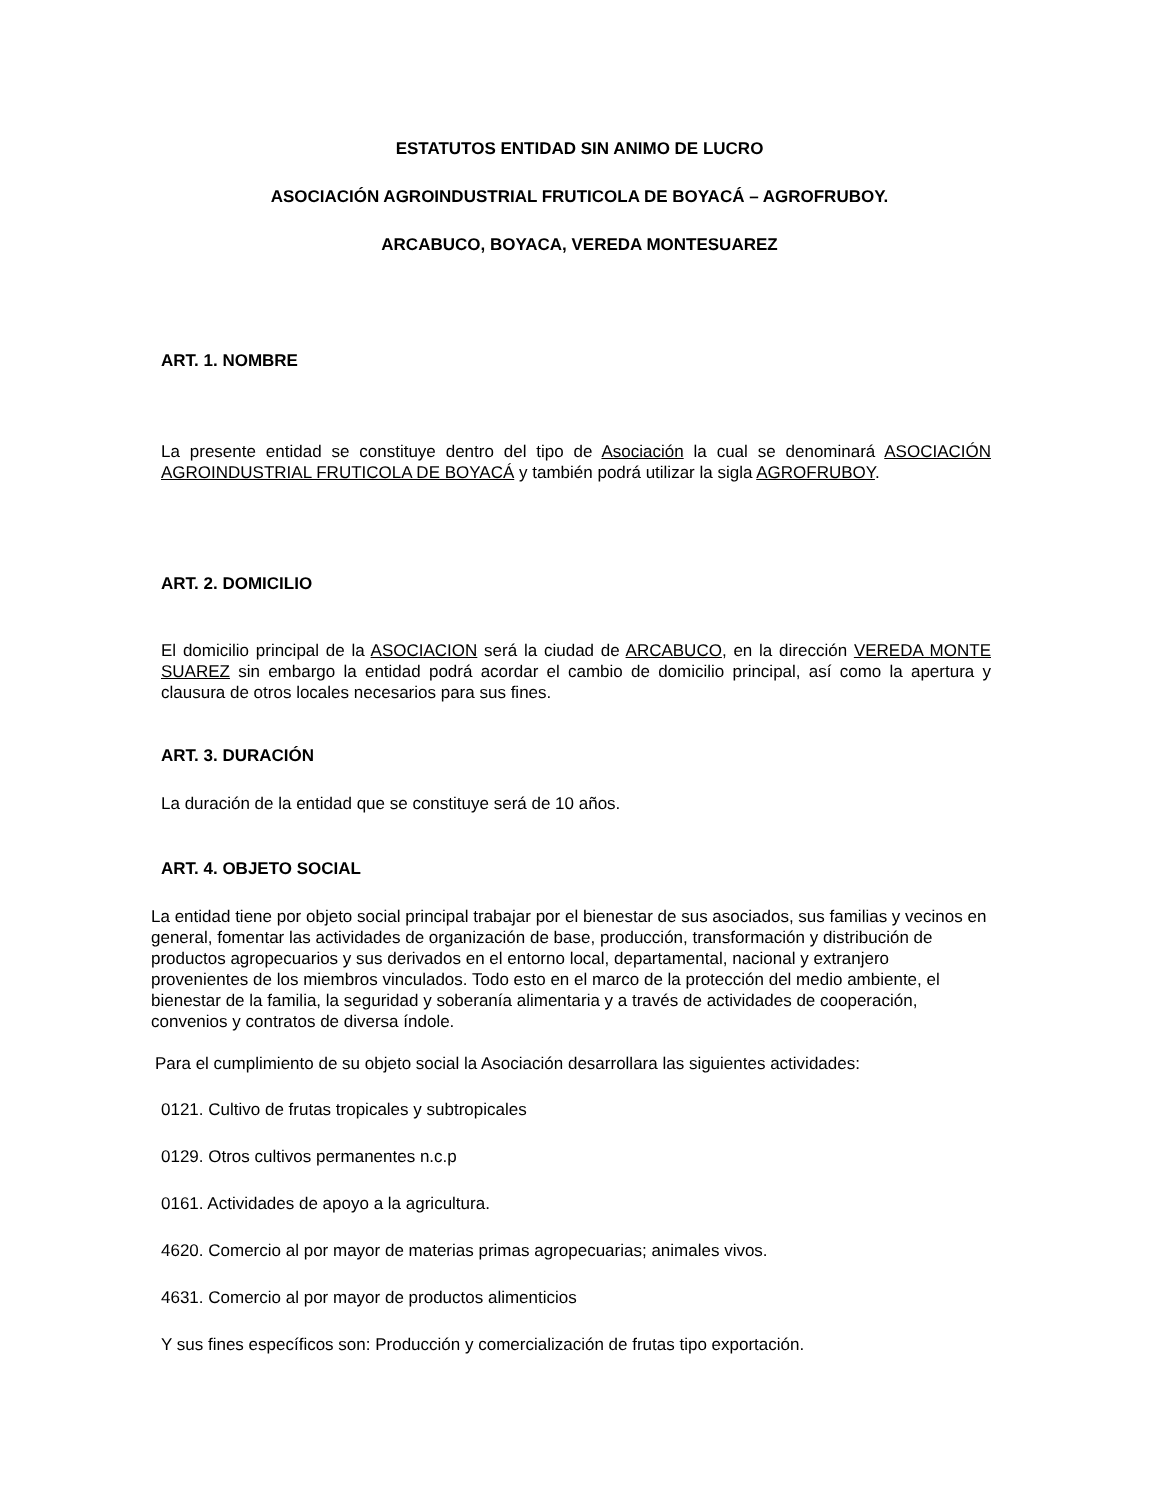ESTATUTOS ENTIDAD SIN ANIMO DE LUCRO
ASOCIACIÓN AGROINDUSTRIAL FRUTICOLA DE BOYACÁ – AGROFRUBOY.
ARCABUCO, BOYACA, VEREDA MONTESUAREZ
ART. 1. NOMBRE
La presente entidad se constituye dentro del tipo de Asociación la cual se denominará ASOCIACIÓN AGROINDUSTRIAL FRUTICOLA DE BOYACÁ y también podrá utilizar la sigla AGROFRUBOY.
ART. 2. DOMICILIO
El domicilio principal de la ASOCIACION será la ciudad de ARCABUCO, en la dirección VEREDA MONTE SUAREZ sin embargo la entidad podrá acordar el cambio de domicilio principal, así como la apertura y clausura de otros locales necesarios para sus fines.
ART. 3. DURACIÓN
La duración de la entidad que se constituye será de 10 años.
ART. 4. OBJETO SOCIAL
La entidad tiene por objeto social principal trabajar por el bienestar de sus asociados, sus familias y vecinos en general, fomentar las actividades de organización de base, producción, transformación y distribución de productos agropecuarios y sus derivados en el entorno local, departamental, nacional y extranjero provenientes de los miembros vinculados. Todo esto en el marco de la protección del medio ambiente, el bienestar de la familia, la seguridad y soberanía alimentaria y a través de actividades de cooperación, convenios y contratos de diversa índole.
Para el cumplimiento de su objeto social la Asociación desarrollara las siguientes actividades:
0121. Cultivo de frutas tropicales y subtropicales
0129. Otros cultivos permanentes n.c.p
0161. Actividades de apoyo a la agricultura.
4620. Comercio al por mayor de materias primas agropecuarias; animales vivos.
4631. Comercio al por mayor de productos alimenticios
Y sus fines específicos son: Producción y comercialización de frutas tipo exportación.